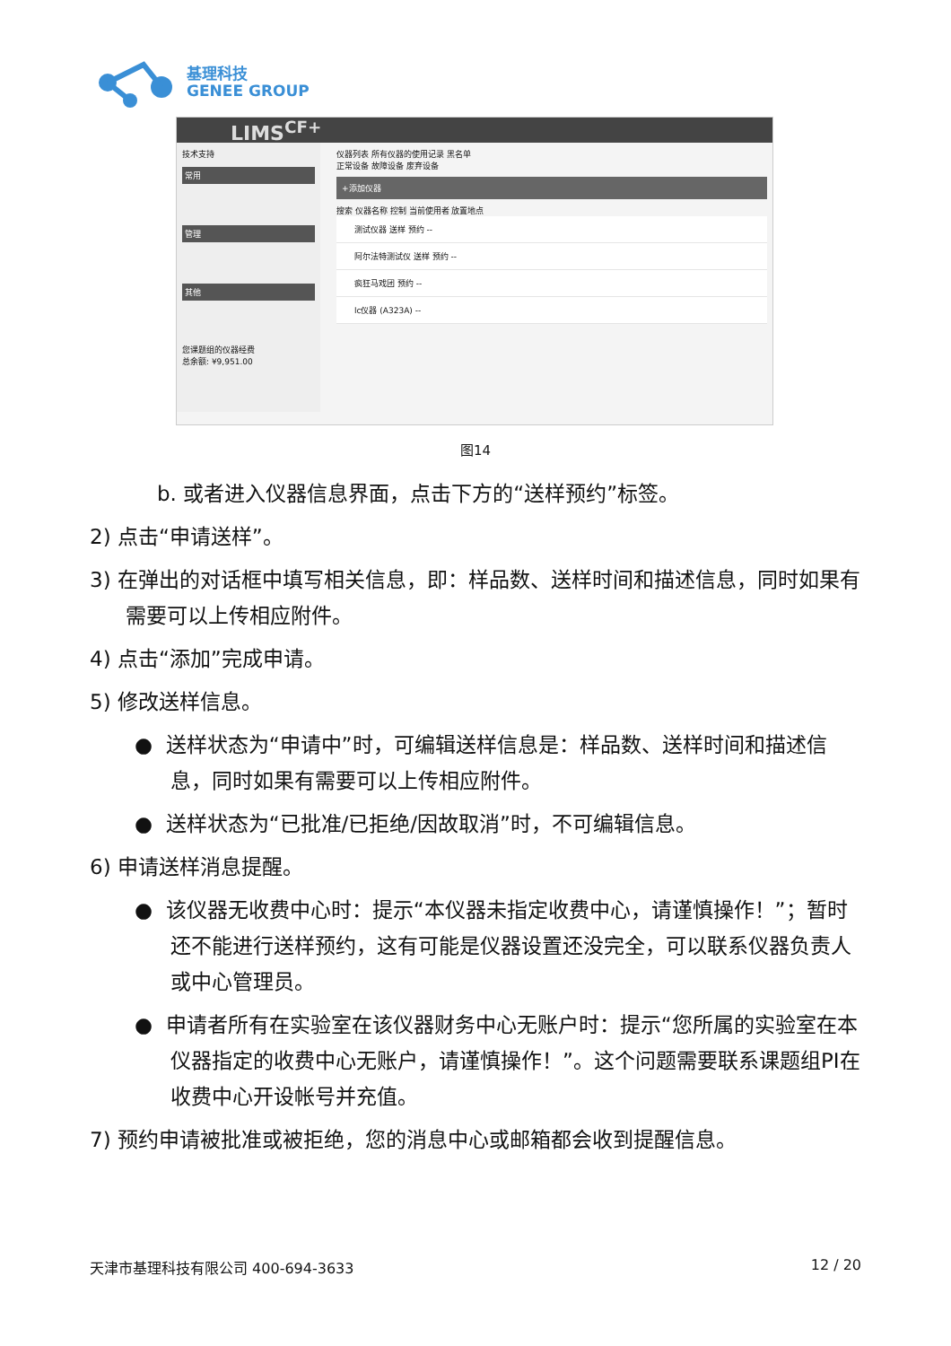基理科技
GENEE GROUP
LIMS<sup>CF+</sup>
技术支持
常用
管理
其他
您课题组的仪器经费
总余额: ¥9,951.00
仪器列表 所有仪器的使用记录 黑名单
正常设备 故障设备 废弃设备
+添加仪器
搜索 仪器名称 控制 当前使用者 放置地点
测试仪器 送样 预约 --
阿尔法特测试仪 送样 预约 --
疯狂马戏团 预约 --
lc仪器 (A323A) --
图14
b. 或者进入仪器信息界面，点击下方的“送样预约”标签。
2) 点击“申请送样”。
3) 在弹出的对话框中填写相关信息，即：样品数、送样时间和描述信息，同时如果有需要可以上传相应附件。
4) 点击“添加”完成申请。
5) 修改送样信息。
● 送样状态为“申请中”时，可编辑送样信息是：样品数、送样时间和描述信息，同时如果有需要可以上传相应附件。
● 送样状态为“已批准/已拒绝/因故取消”时，不可编辑信息。
6) 申请送样消息提醒。
● 该仪器无收费中心时：提示“本仪器未指定收费中心，请谨慎操作！”；暂时还不能进行送样预约，这有可能是仪器设置还没完全，可以联系仪器负责人或中心管理员。
● 申请者所有在实验室在该仪器财务中心无账户时：提示“您所属的实验室在本仪器指定的收费中心无账户，请谨慎操作！”。这个问题需要联系课题组PI在收费中心开设帐号并充值。
7) 预约申请被批准或被拒绝，您的消息中心或邮箱都会收到提醒信息。
天津市基理科技有限公司 400-694-3633 12 / 20